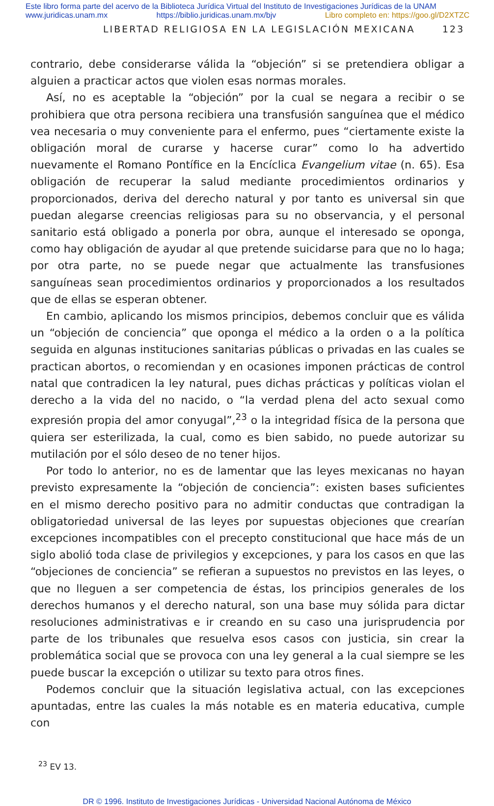Este libro forma parte del acervo de la Biblioteca Jurídica Virtual del Instituto de Investigaciones Jurídicas de la UNAM
www.juridicas.unam.mx https://biblio.juridicas.unam.mx/bjv Libro completo en: https://goo.gl/D2XTZC
LIBERTAD RELIGIOSA EN LA LEGISLACIÓN MEXICANA 123
contrario, debe considerarse válida la “objeción” si se pretendiera obligar a alguien a practicar actos que violen esas normas morales.
Así, no es aceptable la “objeción” por la cual se negara a recibir o se prohibiera que otra persona recibiera una transfusión sanguínea que el médico vea necesaria o muy conveniente para el enfermo, pues “ciertamente existe la obligación moral de curarse y hacerse curar” como lo ha advertido nuevamente el Romano Pontífice en la Encíclica Evangelium vitae (n. 65). Esa obligación de recuperar la salud mediante procedimientos ordinarios y proporcionados, deriva del derecho natural y por tanto es universal sin que puedan alegarse creencias religiosas para su no observancia, y el personal sanitario está obligado a ponerla por obra, aunque el interesado se oponga, como hay obligación de ayudar al que pretende suicidarse para que no lo haga; por otra parte, no se puede negar que actualmente las transfusiones sanguíneas sean procedimientos ordinarios y proporcionados a los resultados que de ellas se esperan obtener.
En cambio, aplicando los mismos principios, debemos concluir que es válida un “objeción de conciencia” que oponga el médico a la orden o a la política seguida en algunas instituciones sanitarias públicas o privadas en las cuales se practican abortos, o recomiendan y en ocasiones imponen prácticas de control natal que contradicen la ley natural, pues dichas prácticas y políticas violan el derecho a la vida del no nacido, o “la verdad plena del acto sexual como expresión propia del amor conyugal”,<sup>23</sup> o la integridad física de la persona que quiera ser esterilizada, la cual, como es bien sabido, no puede autorizar su mutilación por el sólo deseo de no tener hijos.
Por todo lo anterior, no es de lamentar que las leyes mexicanas no hayan previsto expresamente la “objeción de conciencia”: existen bases suficientes en el mismo derecho positivo para no admitir conductas que contradigan la obligatoriedad universal de las leyes por supuestas objeciones que crearían excepciones incompatibles con el precepto constitucional que hace más de un siglo abolió toda clase de privilegios y excepciones, y para los casos en que las “objeciones de conciencia” se refieran a supuestos no previstos en las leyes, o que no lleguen a ser competencia de éstas, los principios generales de los derechos humanos y el derecho natural, son una base muy sólida para dictar resoluciones administrativas e ir creando en su caso una jurisprudencia por parte de los tribunales que resuelva esos casos con justicia, sin crear la problemática social que se provoca con una ley general a la cual siempre se les puede buscar la excepción o utilizar su texto para otros fines.
Podemos concluir que la situación legislativa actual, con las excepciones apuntadas, entre las cuales la más notable es en materia educativa, cumple con
<sup>23</sup> EV 13.
DR © 1996. Instituto de Investigaciones Jurídicas - Universidad Nacional Autónoma de México